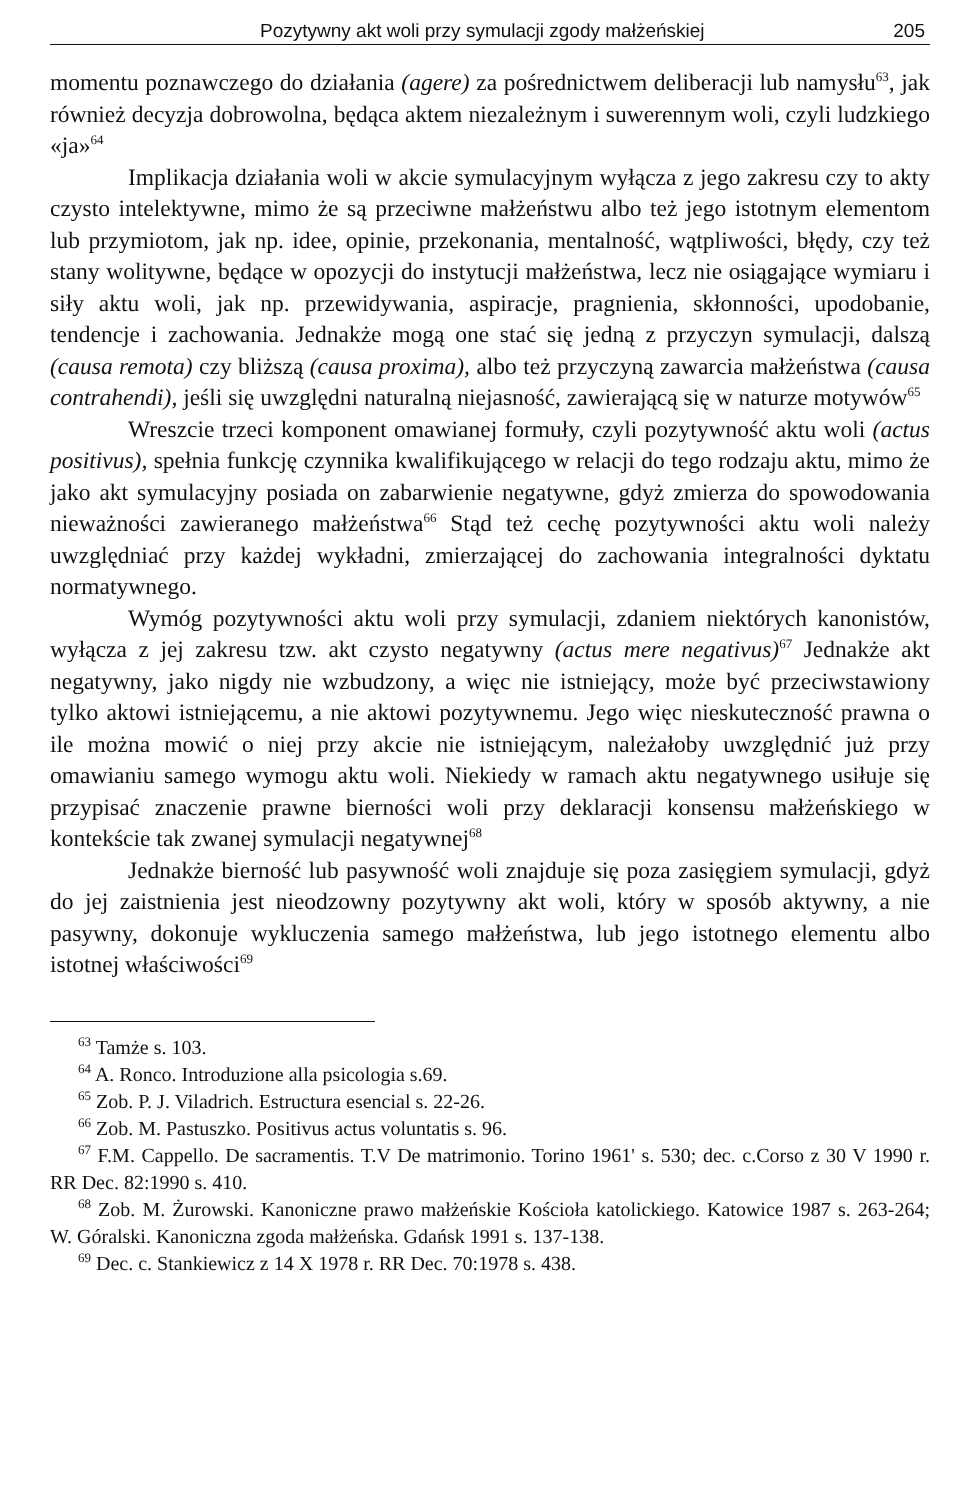Pozytywny akt woli przy symulacji zgody małżeńskiej 205
momentu poznawczego do działania (agere) za pośrednictwem deliberacji lub namysłu<sup>63</sup>, jak również decyzja dobrowolna, będąca aktem niezależnym i suwerennym woli, czyli ludzkiego «ja»<sup>64</sup>
Implikacja działania woli w akcie symulacyjnym wyłącza z jego zakresu czy to akty czysto intelektywne, mimo że są przeciwne małżeństwu albo też jego istotnym elementom lub przymiotom, jak np. idee, opinie, przekonania, mentalność, wątpliwości, błędy, czy też stany wolitywne, będące w opozycji do instytucji małżeństwa, lecz nie osiągające wymiaru i siły aktu woli, jak np. przewidywania, aspiracje, pragnienia, skłonności, upodobanie, tendencje i zachowania. Jednakże mogą one stać się jedną z przyczyn symulacji, dalszą (causa remota) czy bliższą (causa proxima), albo też przyczyną zawarcia małżeństwa (causa contrahendi), jeśli się uwzględni naturalną niejasność, zawierającą się w naturze motywów<sup>65</sup>
Wreszcie trzeci komponent omawianej formuły, czyli pozytywność aktu woli (actus positivus), spełnia funkcję czynnika kwalifikującego w relacji do tego rodzaju aktu, mimo że jako akt symulacyjny posiada on zabarwienie negatywne, gdyż zmierza do spowodowania nieważności zawieranego małżeństwa<sup>66</sup> Stąd też cechę pozytywności aktu woli należy uwzględniać przy każdej wykładni, zmierzającej do zachowania integralności dyktatu normatywnego.
Wymóg pozytywności aktu woli przy symulacji, zdaniem niektórych kanonistów, wyłącza z jej zakresu tzw. akt czysto negatywny (actus mere negativus)<sup>67</sup> Jednakże akt negatywny, jako nigdy nie wzbudzony, a więc nie istniejący, może być przeciwstawiony tylko aktowi istniejącemu, a nie aktowi pozytywnemu. Jego więc nieskuteczność prawna o ile można mowić o niej przy akcie nie istniejącym, należałoby uwzględnić już przy omawianiu samego wymogu aktu woli. Niekiedy w ramach aktu negatywnego usiłuje się przypisać znaczenie prawne bierności woli przy deklaracji konsensu małżeńskiego w kontekście tak zwanej symulacji negatywnej<sup>68</sup>
Jednakże bierność lub pasywność woli znajduje się poza zasięgiem symulacji, gdyż do jej zaistnienia jest nieodzowny pozytywny akt woli, który w sposób aktywny, a nie pasywny, dokonuje wykluczenia samego małżeństwa, lub jego istotnego elementu albo istotnej właściwości<sup>69</sup>
<sup>63</sup> Tamże s. 103.
<sup>64</sup> A. Ronco. Introduzione alla psicologia s.69.
<sup>65</sup> Zob. P. J. Viladrich. Estructura esencial s. 22-26.
<sup>66</sup> Zob. M. Pastuszko. Positivus actus voluntatis s. 96.
<sup>67</sup> F.M. Cappello. De sacramentis. T.V De matrimonio. Torino 1961' s. 530; dec. c.Corso z 30 V 1990 r. RR Dec. 82:1990 s. 410.
<sup>68</sup> Zob. M. Żurowski. Kanoniczne prawo małżeńskie Kościoła katolickiego. Katowice 1987 s. 263-264; W. Góralski. Kanoniczna zgoda małżeńska. Gdańsk 1991 s. 137-138.
<sup>69</sup> Dec. c. Stankiewicz z 14 X 1978 r. RR Dec. 70:1978 s. 438.